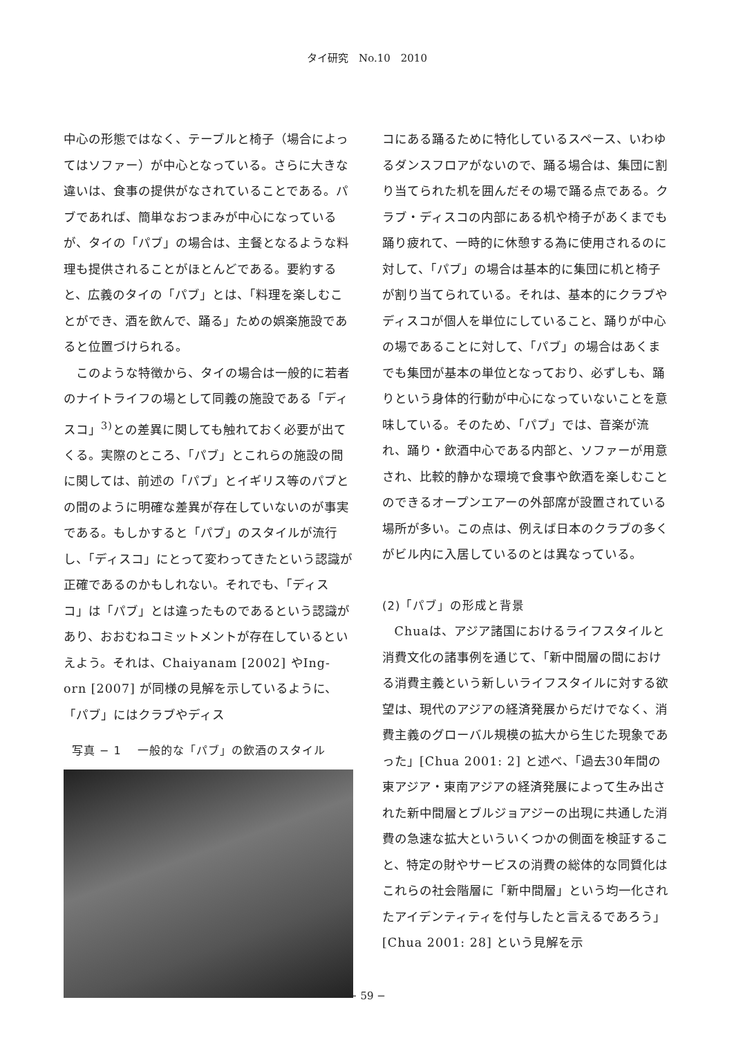タイ研究　No.10　2010
中心の形態ではなく、テーブルと椅子（場合によってはソファー）が中心となっている。さらに大きな違いは、食事の提供がなされていることである。パブであれば、簡単なおつまみが中心になっているが、タイの「パブ」の場合は、主餐となるような料理も提供されることがほとんどである。要約すると、広義のタイの「パブ」とは、「料理を楽しむことができ、酒を飲んで、踊る」ための娯楽施設であると位置づけられる。
このような特徴から、タイの場合は一般的に若者のナイトライフの場として同義の施設である「ディスコ」<sup>3)</sup>との差異に関しても触れておく必要が出てくる。実際のところ、「パブ」とこれらの施設の間に関しては、前述の「パブ」とイギリス等のパブとの間のように明確な差異が存在していないのが事実である。もしかすると「パブ」のスタイルが流行し、「ディスコ」にとって変わってきたという認識が正確であるのかもしれない。それでも、「ディスコ」は「パブ」とは違ったものであるという認識があり、おおむねコミットメントが存在しているといえよう。それは、Chaiyanam [2002] やIng-orn [2007] が同様の見解を示しているように、「パブ」にはクラブやディス
写真 − 1　 一般的な「パブ」の飲酒のスタイル
コにある踊るために特化しているスペース、いわゆるダンスフロアがないので、踊る場合は、集団に割り当てられた机を囲んだその場で踊る点である。クラブ・ディスコの内部にある机や椅子があくまでも踊り疲れて、一時的に休憩する為に使用されるのに対して、「パブ」の場合は基本的に集団に机と椅子が割り当てられている。それは、基本的にクラブやディスコが個人を単位にしていること、踊りが中心の場であることに対して、「パブ」の場合はあくまでも集団が基本の単位となっており、必ずしも、踊りという身体的行動が中心になっていないことを意味している。そのため、「パブ」では、音楽が流れ、踊り・飲酒中心である内部と、ソファーが用意され、比較的静かな環境で食事や飲酒を楽しむことのできるオープンエアーの外部席が設置されている場所が多い。この点は、例えば日本のクラブの多くがビル内に入居しているのとは異なっている。
(2)「パブ」の形成と背景
Chuaは、アジア諸国におけるライフスタイルと消費文化の諸事例を通じて、「新中間層の間における消費主義という新しいライフスタイルに対する欲望は、現代のアジアの経済発展からだけでなく、消費主義のグローバル規模の拡大から生じた現象であった」[Chua 2001: 2] と述べ、「過去30年間の東アジア・東南アジアの経済発展によって生み出された新中間層とブルジョアジーの出現に共通した消費の急速な拡大といういくつかの側面を検証すること、特定の財やサービスの消費の総体的な同質化はこれらの社会階層に「新中間層」という均一化されたアイデンティティを付与したと言えるであろう」[Chua 2001: 28] という見解を示
− 59 −